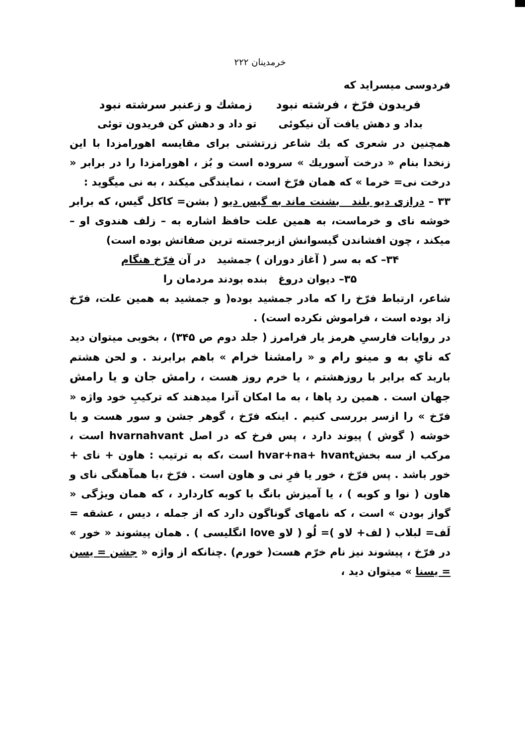خرمدینان ۲۲۲
فردوسی میسراید که
فریدون فرّخ ، فرشته نبود زمشك و زعنبر سرشته نبود
بداد و دهش یافت آن نیکوئی تو داد و دهش کن فریدون توئی
همچنین در شعری که یك شاعر زرتشتی برای مقایسه اهورامزدا با این زنخدا بنام « درخت آسوریك » سروده است و بُز ، اهورامزدا را در برابر « درخت نی= خرما » که همان فرّخ است ، نمایندگی میکند ، به نی میگوید :
۳۳ – درازی دیو بلند بشنت ماند به گیس دیو ( بشن= کاکل گیس، که برابر خوشه نای و خرماست، به همین علت حافظ اشاره به – زلف هندوی او – میکند ، چون افشاندن گیسوانش ازبرجسته ترین صفاتش بوده است)
۳۴– که به سر ( آغاز دوران ) جمشید در آن فرّخ هنگام
۳۵– دیوان دروغ بنده بودند مردمان را
شاعر، ارتباط فرّخ را که مادر جمشید بوده( و جمشید به همین علت، فرّخ زاد بوده است ، فراموش نکرده است) .
در روایات فارسیِ هرمز یار فرامرز ( جلد دوم ص ۳۴۵) ، بخوبی میتوان دید که نایِ به و مینو رام و « رامشنا خرام » باهم برابرند . و لحن هشتم باربد که برابر با روزهشتم ، یا خرم روز هست ، رامش جان و یا رامش جهان است . همین رد پاها ، به ما امکان آنرا میدهند که ترکیبِ خود واژه « فرّخ » را ازسر بررسی کنیم . اینکه فرّخ ، گوهر جشن و سور هست و با خوشه ( گوش ) پیوند دارد ، پس فرخ که در اصل hvarnahvant است ، مرکب از سه بخشhvar+na+ hvant است ،که به ترتیب : هاون + نای + خور باشد . پس فرّخ ، خور یا فرِ نی و هاون است . فرّخ ،با همآهنگی نای و هاون ( نوا و کوبه ) ، یا آمیزش بانگ با کوبه کاردارد ، که همان ویژگی « گواز بودن » است ، که نامهای گوناگون دارد که از جمله ، دیس ، عشقه = لَف= لبلاب ( لف+ لاو )= لُو ( لاو love انگلیسی ) . همان پیشوند « خور » در فرّخ ، پیشوند نیز نام خرّم هست( خورم) .چنانکه از واژه « جشن = یسن = یسنا » میتوان دید ،